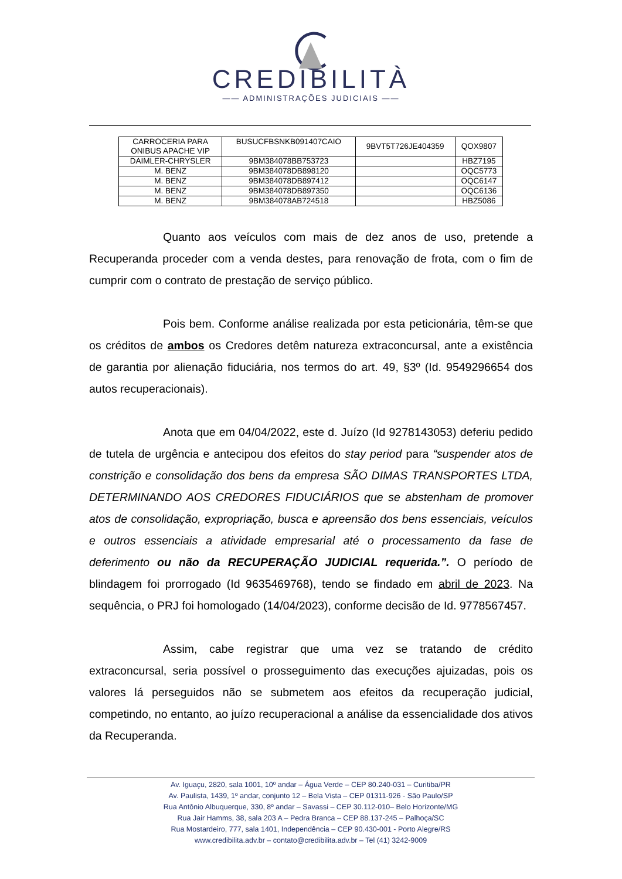CREDIBILITÀ
—— ADMINISTRAÇÕES JUDICIAIS ——
| CARROCERIA PARA ONIBUS APACHE VIP | BUSUCFBSNKB091407CAIO | 9BVT5T726JE404359 | QOX9807 |
| DAIMLER-CHRYSLER | 9BM384078BB753723 | | HBZ7195 |
| M. BENZ | 9BM384078DB898120 | | OQC5773 |
| M. BENZ | 9BM384078DB897412 | | OQC6147 |
| M. BENZ | 9BM384078DB897350 | | OQC6136 |
| M. BENZ | 9BM384078AB724518 | | HBZ5086 |
Quanto aos veículos com mais de dez anos de uso, pretende a Recuperanda proceder com a venda destes, para renovação de frota, com o fim de cumprir com o contrato de prestação de serviço público.
Pois bem. Conforme análise realizada por esta peticionária, têm-se que os créditos de ambos os Credores detêm natureza extraconcursal, ante a existência de garantia por alienação fiduciária, nos termos do art. 49, §3º (Id. 9549296654 dos autos recuperacionais).
Anota que em 04/04/2022, este d. Juízo (Id 9278143053) deferiu pedido de tutela de urgência e antecipou dos efeitos do stay period para “suspender atos de constrição e consolidação dos bens da empresa SÃO DIMAS TRANSPORTES LTDA, DETERMINANDO AOS CREDORES FIDUCIÁRIOS que se abstenham de promover atos de consolidação, expropriação, busca e apreensão dos bens essenciais, veículos e outros essenciais a atividade empresarial até o processamento da fase de deferimento ou não da RECUPERAÇÃO JUDICIAL requerida.”. O período de blindagem foi prorrogado (Id 9635469768), tendo se findado em abril de 2023. Na sequência, o PRJ foi homologado (14/04/2023), conforme decisão de Id. 9778567457.
Assim, cabe registrar que uma vez se tratando de crédito extraconcursal, seria possível o prosseguimento das execuções ajuizadas, pois os valores lá perseguidos não se submetem aos efeitos da recuperação judicial, competindo, no entanto, ao juízo recuperacional a análise da essencialidade dos ativos da Recuperanda.
Av. Iguaçu, 2820, sala 1001, 10º andar – Água Verde – CEP 80.240-031 – Curitiba/PR
Av. Paulista, 1439, 1º andar, conjunto 12 – Bela Vista – CEP 01311-926 - São Paulo/SP
Rua Antônio Albuquerque, 330, 8º andar – Savassi – CEP 30.112-010– Belo Horizonte/MG
Rua Jair Hamms, 38, sala 203 A – Pedra Branca – CEP 88.137-245 – Palhoça/SC
Rua Mostardeiro, 777, sala 1401, Independência – CEP 90.430-001 - Porto Alegre/RS
www.credibilita.adv.br – contato@credibilita.adv.br – Tel (41) 3242-9009